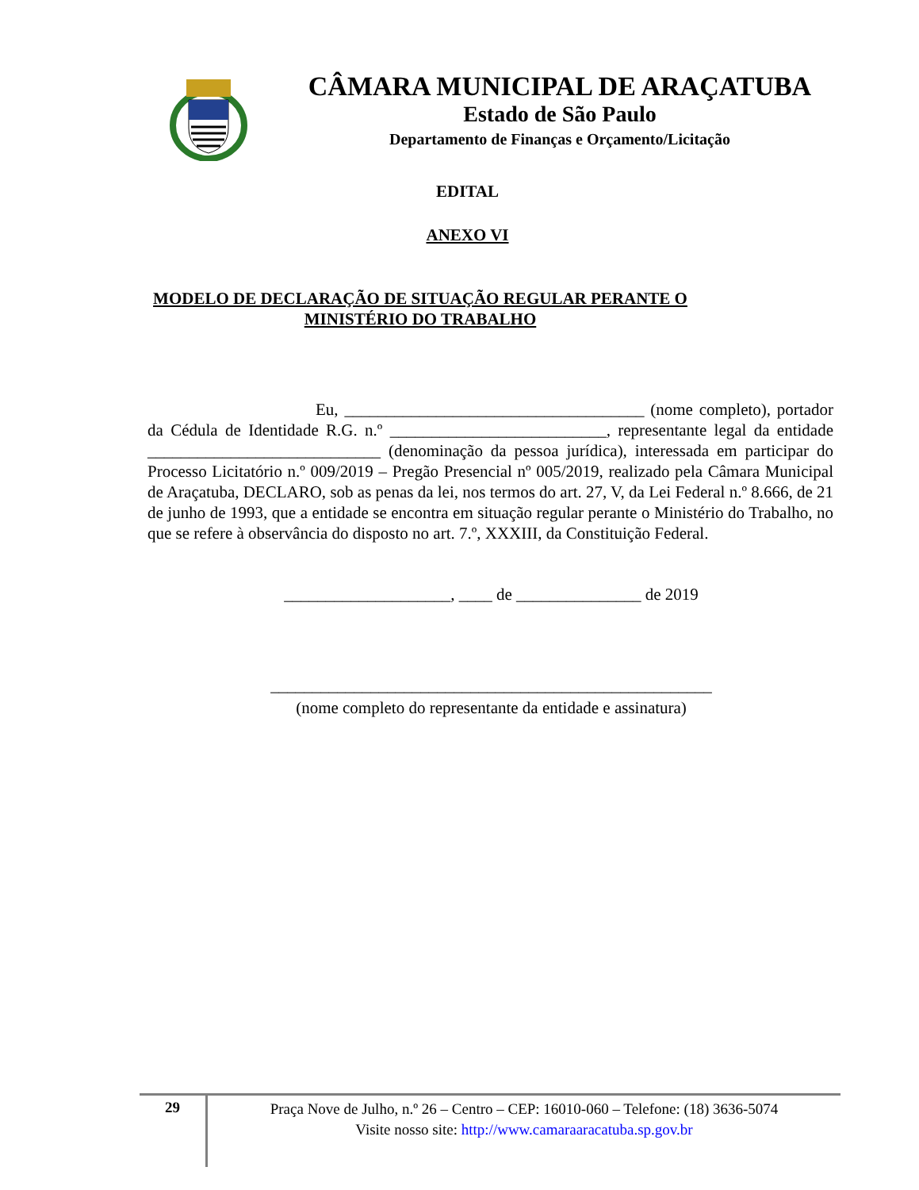CÂMARA MUNICIPAL DE ARAÇATUBA
Estado de São Paulo
Departamento de Finanças e Orçamento/Licitação
EDITAL
ANEXO VI
MODELO DE DECLARAÇÃO DE SITUAÇÃO REGULAR PERANTE O
MINISTÉRIO DO TRABALHO
Eu, ____________________________________ (nome completo), portador da Cédula de Identidade R.G. n.º __________________________, representante legal da entidade ____________________________ (denominação da pessoa jurídica), interessada em participar do Processo Licitatório n.º 009/2019 – Pregão Presencial nº 005/2019, realizado pela Câmara Municipal de Araçatuba, DECLARO, sob as penas da lei, nos termos do art. 27, V, da Lei Federal n.º 8.666, de 21 de junho de 1993, que a entidade se encontra em situação regular perante o Ministério do Trabalho, no que se refere à observância do disposto no art. 7.º, XXXIII, da Constituição Federal.
____________________, ____ de _______________ de 2019
_____________________________________________________
(nome completo do representante da entidade e assinatura)
29
Praça Nove de Julho, n.º 26 – Centro – CEP: 16010-060 – Telefone: (18) 3636-5074
Visite nosso site: http://www.camaraaracatuba.sp.gov.br